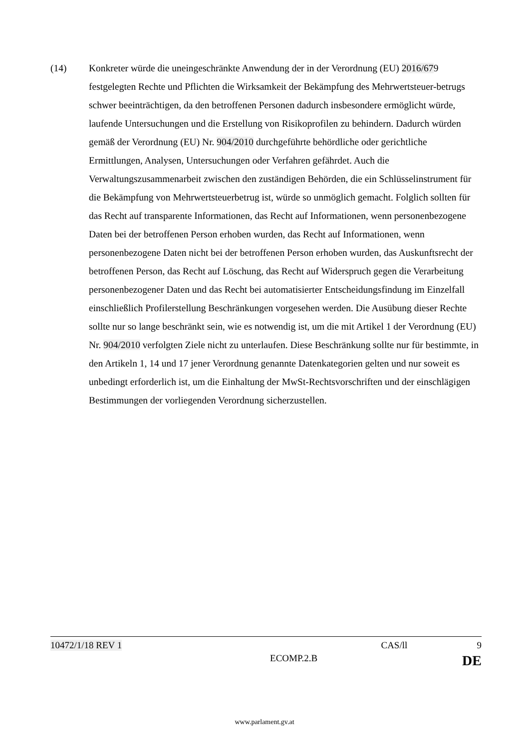(14) Konkreter würde die uneingeschränkte Anwendung der in der Verordnung (EU) 2016/679 festgelegten Rechte und Pflichten die Wirksamkeit der Bekämpfung des Mehrwertsteuer-betrugs schwer beeinträchtigen, da den betroffenen Personen dadurch insbesondere ermöglicht würde, laufende Untersuchungen und die Erstellung von Risikoprofilen zu behindern. Dadurch würden gemäß der Verordnung (EU) Nr. 904/2010 durchgeführte behördliche oder gerichtliche Ermittlungen, Analysen, Untersuchungen oder Verfahren gefährdet. Auch die Verwaltungszusammenarbeit zwischen den zuständigen Behörden, die ein Schlüsselinstrument für die Bekämpfung von Mehrwertsteuerbetrug ist, würde so unmöglich gemacht. Folglich sollten für das Recht auf transparente Informationen, das Recht auf Informationen, wenn personenbezogene Daten bei der betroffenen Person erhoben wurden, das Recht auf Informationen, wenn personenbezogene Daten nicht bei der betroffenen Person erhoben wurden, das Auskunftsrecht der betroffenen Person, das Recht auf Löschung, das Recht auf Widerspruch gegen die Verarbeitung personenbezogener Daten und das Recht bei automatisierter Entscheidungsfindung im Einzelfall einschließlich Profilerstellung Beschränkungen vorgesehen werden. Die Ausübung dieser Rechte sollte nur so lange beschränkt sein, wie es notwendig ist, um die mit Artikel 1 der Verordnung (EU) Nr. 904/2010 verfolgten Ziele nicht zu unterlaufen. Diese Beschränkung sollte nur für bestimmte, in den Artikeln 1, 14 und 17 jener Verordnung genannte Datenkategorien gelten und nur soweit es unbedingt erforderlich ist, um die Einhaltung der MwSt-Rechtsvorschriften und der einschlägigen Bestimmungen der vorliegenden Verordnung sicherzustellen.
10472/1/18 REV 1 CAS/ll 9
ECOMP.2.B DE
www.parlament.gv.at